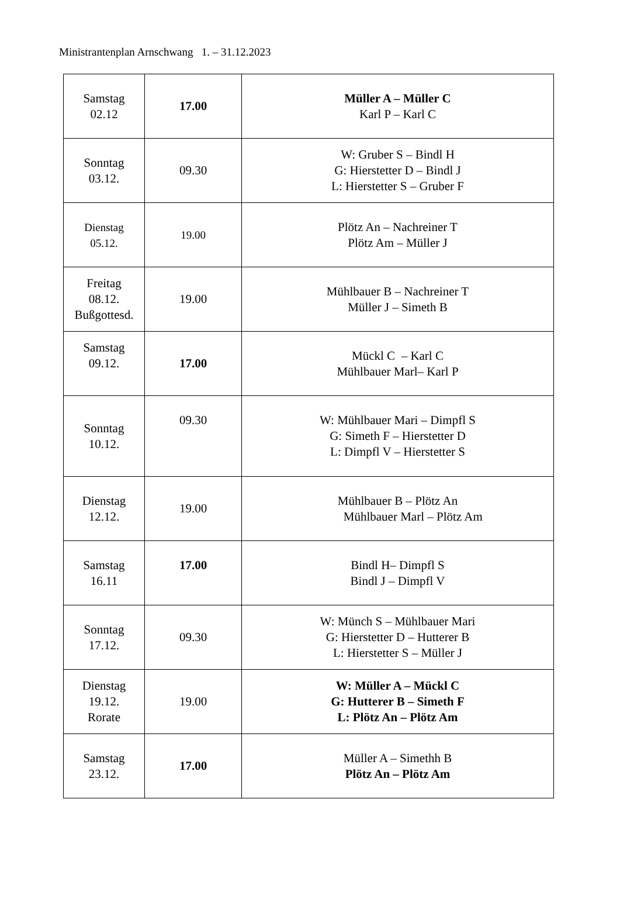Ministrantenplan Arnschwang 1. – 31.12.2023
| Samstag 02.12 | 17.00 | Müller A – Müller C Karl P – Karl C |
| Sonntag 03.12. | 09.30 | W: Gruber S – Bindl H G: Hierstetter D – Bindl J L: Hierstetter S – Gruber F |
| Dienstag 05.12. | 19.00 | Plötz An – Nachreiner T Plötz Am – Müller J |
| Freitag 08.12. Bußgottesd. | 19.00 | Mühlbauer B – Nachreiner T Müller J – Simeth B |
| Samstag 09.12. | 17.00 | Mückl C – Karl C Mühlbauer Marl– Karl P |
| Sonntag 10.12. | 09.30 | W: Mühlbauer Mari – Dimpfl S G: Simeth F – Hierstetter D L: Dimpfl V – Hierstetter S |
| Dienstag 12.12. | 19.00 | Mühlbauer B – Plötz An Mühlbauer Marl – Plötz Am |
| Samstag 16.11 | 17.00 | Bindl H– Dimpfl S Bindl J – Dimpfl V |
| Sonntag 17.12. | 09.30 | W: Münch S – Mühlbauer Mari G: Hierstetter D – Hutterer B L: Hierstetter S – Müller J |
| Dienstag 19.12. Rorate | 19.00 | W: Müller A – Mückl C G: Hutterer B – Simeth F L: Plötz An – Plötz Am |
| Samstag 23.12. | 17.00 | Müller A – Simethh B Plötz An – Plötz Am |